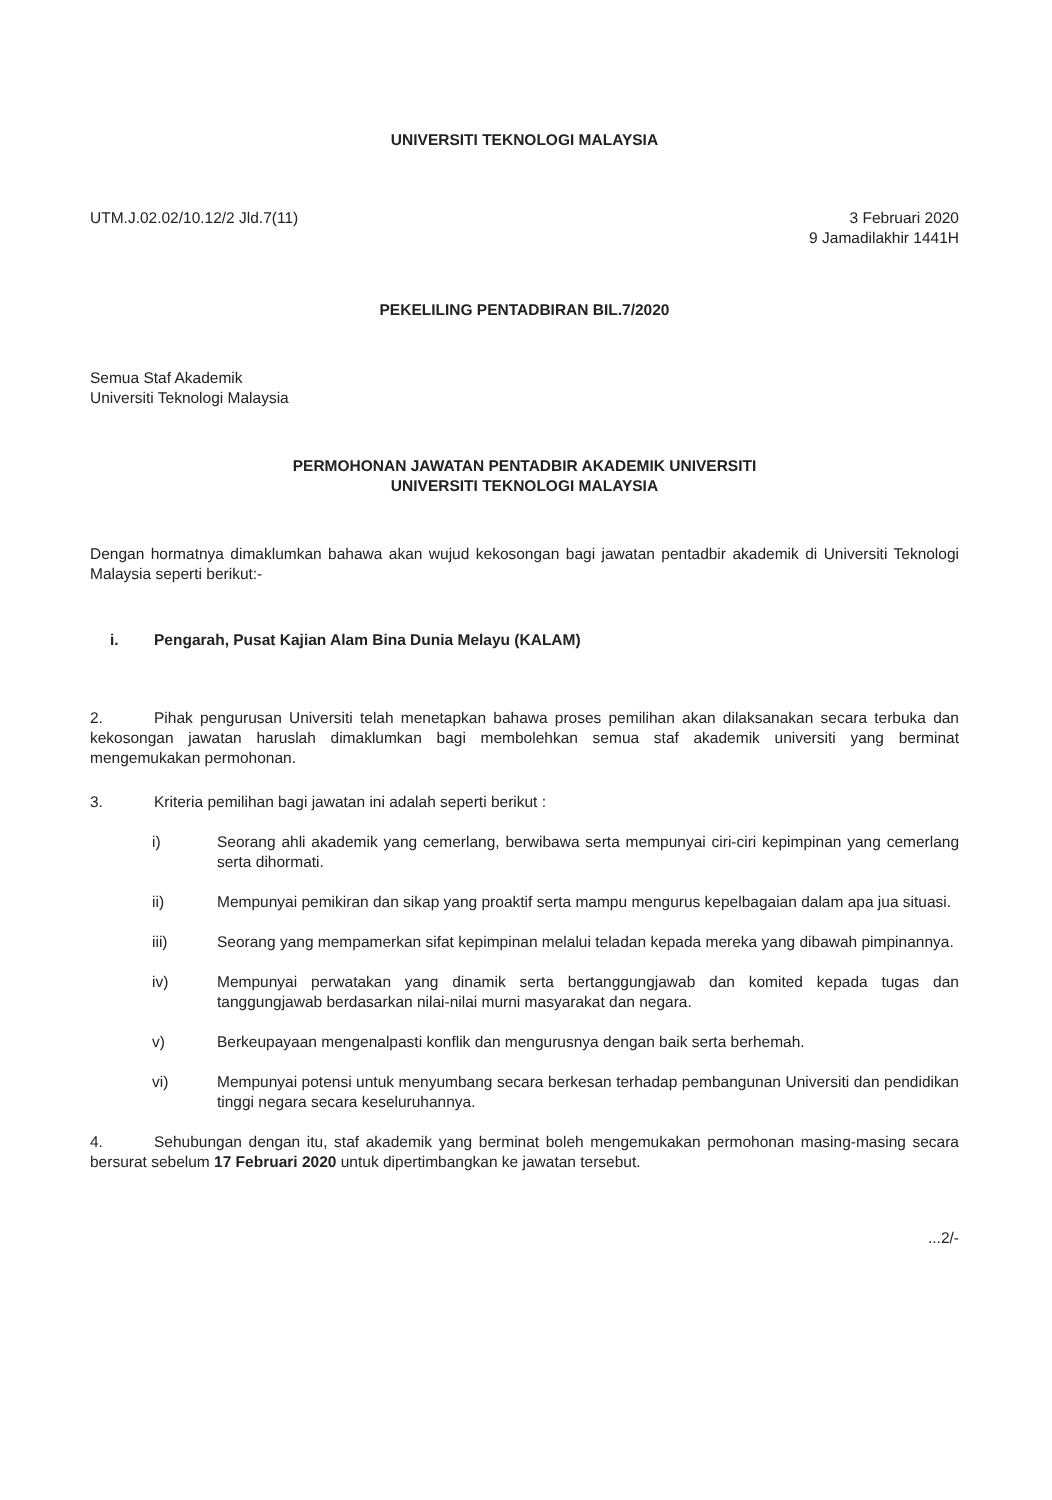UNIVERSITI TEKNOLOGI MALAYSIA
UTM.J.02.02/10.12/2 Jld.7(11) 3 Februari 2020
9 Jamadilakhir 1441H
PEKELILING PENTADBIRAN BIL.7/2020
Semua Staf Akademik
Universiti Teknologi Malaysia
PERMOHONAN JAWATAN PENTADBIR AKADEMIK UNIVERSITI
UNIVERSITI TEKNOLOGI MALAYSIA
Dengan hormatnya dimaklumkan bahawa akan wujud kekosongan bagi jawatan pentadbir akademik di Universiti Teknologi Malaysia seperti berikut:-
i. Pengarah, Pusat Kajian Alam Bina Dunia Melayu (KALAM)
2. Pihak pengurusan Universiti telah menetapkan bahawa proses pemilihan akan dilaksanakan secara terbuka dan kekosongan jawatan haruslah dimaklumkan bagi membolehkan semua staf akademik universiti yang berminat mengemukakan permohonan.
3. Kriteria pemilihan bagi jawatan ini adalah seperti berikut :
i) Seorang ahli akademik yang cemerlang, berwibawa serta mempunyai ciri-ciri kepimpinan yang cemerlang serta dihormati.
ii) Mempunyai pemikiran dan sikap yang proaktif serta mampu mengurus kepelbagaian dalam apa jua situasi.
iii) Seorang yang mempamerkan sifat kepimpinan melalui teladan kepada mereka yang dibawah pimpinannya.
iv) Mempunyai perwatakan yang dinamik serta bertanggungjawab dan komited kepada tugas dan tanggungjawab berdasarkan nilai-nilai murni masyarakat dan negara.
v) Berkeupayaan mengenalpasti konflik dan mengurusnya dengan baik serta berhemah.
vi) Mempunyai potensi untuk menyumbang secara berkesan terhadap pembangunan Universiti dan pendidikan tinggi negara secara keseluruhannya.
4. Sehubungan dengan itu, staf akademik yang berminat boleh mengemukakan permohonan masing-masing secara bersurat sebelum 17 Februari 2020 untuk dipertimbangkan ke jawatan tersebut.
...2/-